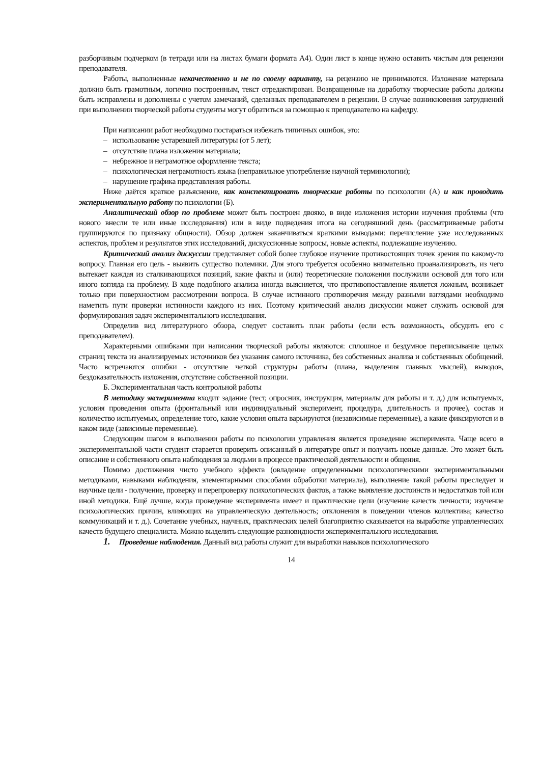разборчивым подчерком (в тетради или на листах бумаги формата А4). Один лист в конце нужно оставить чистым для рецензии преподавателя.
Работы, выполненные некачественно и не по своему варианту, на рецензию не принимаются. Изложение материала должно быть грамотным, логично построенным, текст отредактирован. Возвращенные на доработку творческие работы должны быть исправлены и дополнены с учетом замечаний, сделанных преподавателем в рецензии. В случае возникновения затруднений при выполнении творческой работы студенты могут обратиться за помощью к преподавателю на кафедру.
При написании работ необходимо постараться избежать типичных ошибок, это:
– использование устаревшей литературы (от 5 лет);
– отсутствие плана изложения материала;
– небрежное и неграмотное оформление текста;
– психологическая неграмотность языка (неправильное употребление научной терминологии);
– нарушение графика представления работы.
Ниже даётся краткое разъяснение, как конспектировать творческие работы по психологии (А) и как проводить экспериментальную работу по психологии (Б).
Аналитический обзор по проблеме может быть построен двояко, в виде изложения истории изучения проблемы (что нового внесли те или иные исследования) или в виде подведения итога на сегодняшний день (рассматриваемые работы группируются по признаку общности). Обзор должен заканчиваться краткими выводами: перечисление уже исследованных аспектов, проблем и результатов этих исследований, дискуссионные вопросы, новые аспекты, подлежащие изучению.
Критический анализ дискуссии представляет собой более глубокое изучение противостоящих точек зрения по какому-то вопросу. Главная его цель - выявить существо полемики. Для этого требуется особенно внимательно проанализировать, из чего вытекает каждая из сталкивающихся позиций, какие факты и (или) теоретические положения послужили основой для того или иного взгляда на проблему. В ходе подобного анализа иногда выясняется, что противопоставление является ложным, возникает только при поверхностном рассмотрении вопроса. В случае истинного противоречия между разными взглядами необходимо наметить пути проверки истинности каждого из них. Поэтому критический анализ дискуссии может служить основой для формулирования задач экспериментального исследования.
Определив вид литературного обзора, следует составить план работы (если есть возможность, обсудить его с преподавателем).
Характерными ошибками при написании творческой работы являются: сплошное и бездумное переписывание целых страниц текста из анализируемых источников без указания самого источника, без собственных анализа и собственных обобщений. Часто встречаются ошибки - отсутствие четкой структуры работы (плана, выделения главных мыслей), выводов, бездоказательность изложения, отсутствие собственной позиции.
Б. Экспериментальная часть контрольной работы
В методику эксперимента входит задание (тест, опросник, инструкция, материалы для работы и т. д.) для испытуемых, условия проведения опыта (фронтальный или индивидуальный эксперимент, процедура, длительность и прочее), состав и количество испытуемых, определение того, какие условия опыта варьируются (независимые переменные), а какие фиксируются и в каком виде (зависимые переменные).
Следующим шагом в выполнении работы по психологии управления является проведение эксперимента. Чаще всего в экспериментальной части студент старается проверить описанный в литературе опыт и получить новые данные. Это может быть описание и собственного опыта наблюдения за людьми в процессе практической деятельности и общения.
Помимо достижения чисто учебного эффекта (овладение определенными психологическими экспериментальными методиками, навыками наблюдения, элементарными способами обработки материала), выполнение такой работы преследует и научные цели - получение, проверку и перепроверку психологических фактов, а также выявление достоинств и недостатков той или иной методики. Ещё лучше, когда проведение эксперимента имеет и практические цели (изучение качеств личности; изучение психологических причин, влияющих на управленческую деятельность; отклонения в поведении членов коллектива; качество коммуникаций и т. д.). Сочетание учебных, научных, практических целей благоприятно сказывается на выработке управленческих качеств будущего специалиста. Можно выделить следующие разновидности экспериментального исследования.
1. Проведение наблюдения. Данный вид работы служит для выработки навыков психологического
14